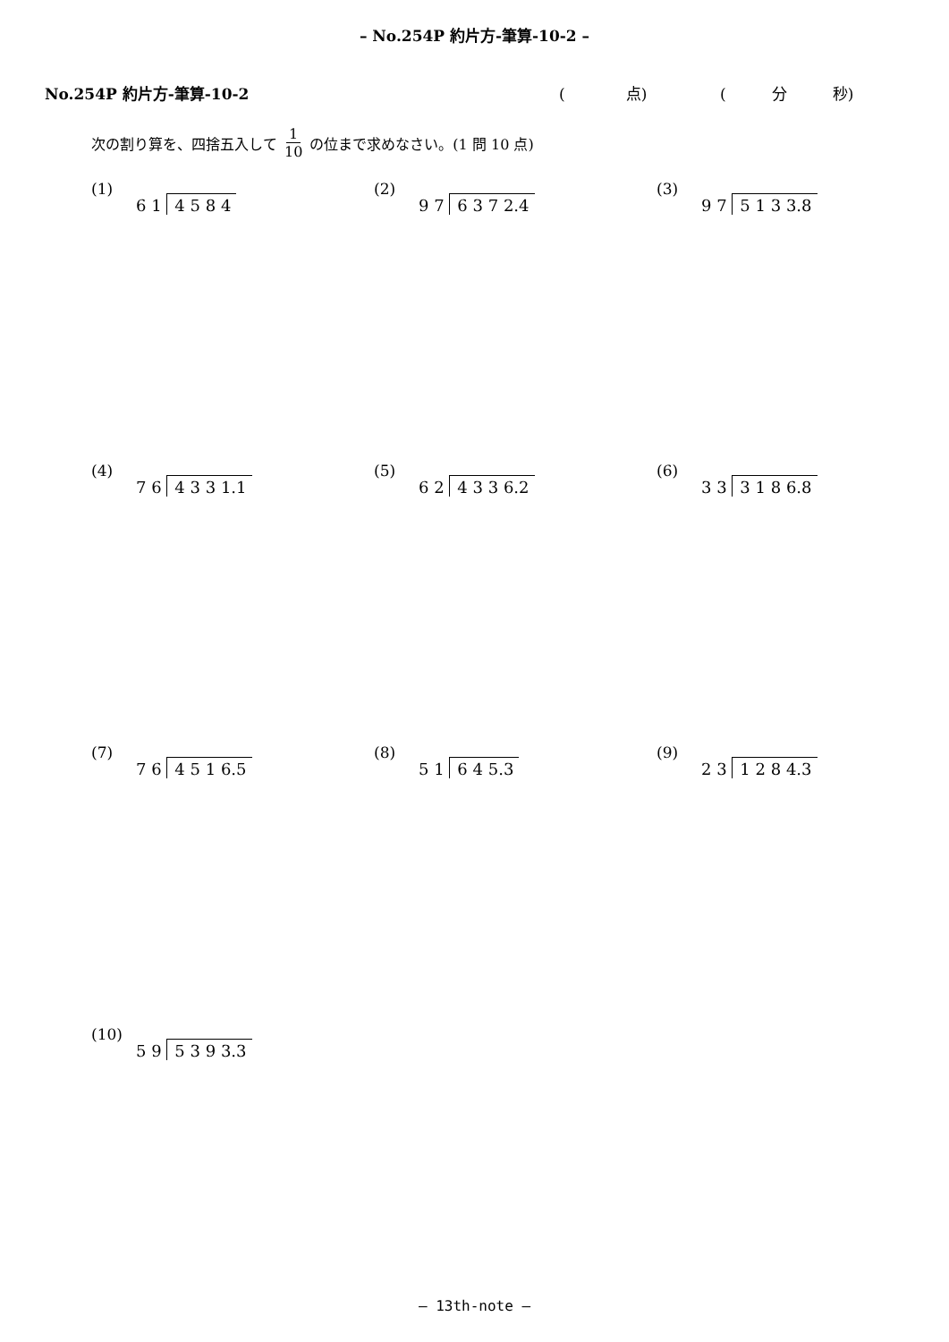– No.254P 約片方-筆算-10-2 –
No.254P 約片方-筆算-10-2 (　　　　点) (　　　分　　　秒)
次の割り算を、四捨五入して 1 10 の位まで求めなさい。(1 問 10 点)
(1)
6 1 4 5 8 4
(2)
9 7 6 3 7 2.4
(3)
9 7 5 1 3 3.8
(4)
7 6 4 3 3 1.1
(5)
6 2 4 3 3 6.2
(6)
3 3 3 1 8 6.8
(7)
7 6 4 5 1 6.5
(8)
5 1 6 4 5.3
(9)
2 3 1 2 8 4.3
(10)
5 9 5 3 9 3.3
– 13th-note –